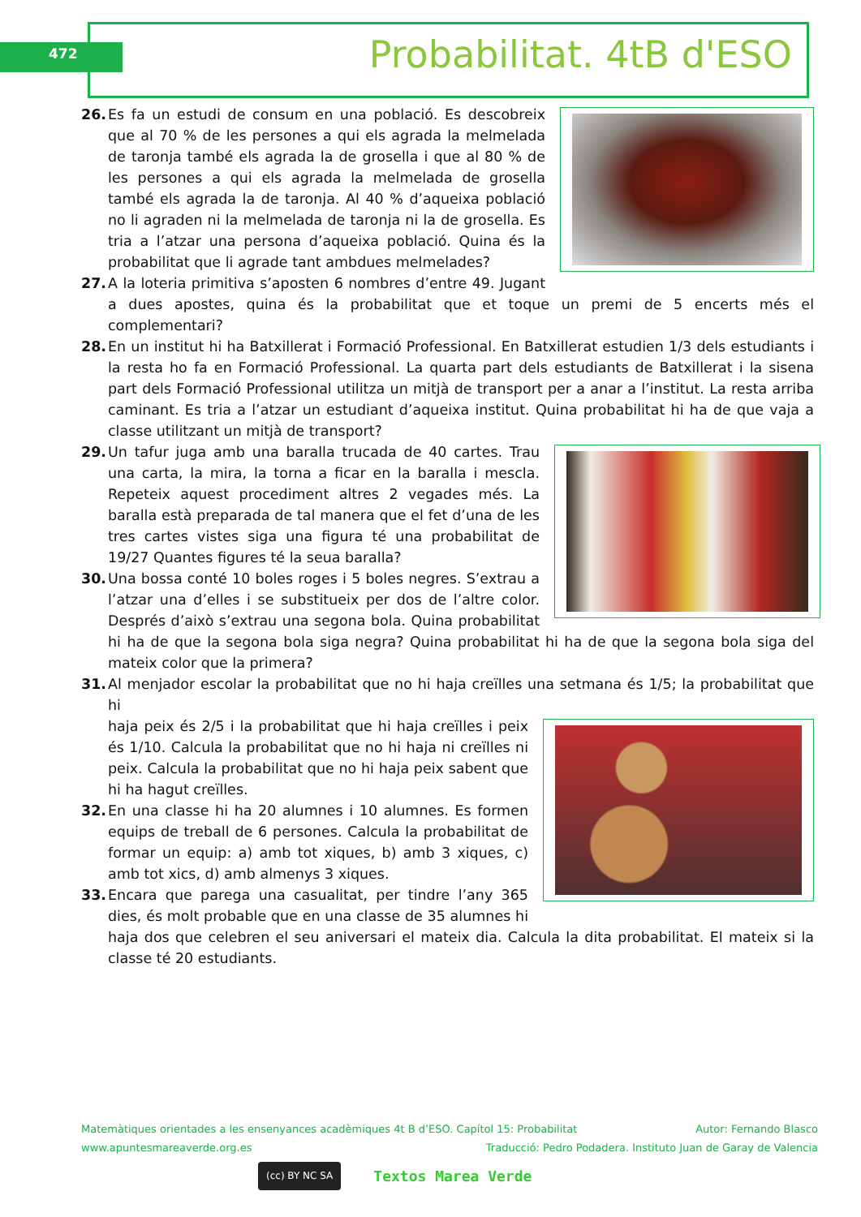472 Probabilitat. 4tB d'ESO
26. Es fa un estudi de consum en una població. Es descobreix que al 70 % de les persones a qui els agrada la melmelada de taronja també els agrada la de grosella i que al 80 % de les persones a qui els agrada la melmelada de grosella també els agrada la de taronja. Al 40 % d’aqueixa població no li agraden ni la melmelada de taronja ni la de grosella. Es tria a l’atzar una persona d’aqueixa població. Quina és la probabilitat que li agrade tant ambdues melmelades?
27. A la loteria primitiva s’aposten 6 nombres d’entre 49. Jugant a dues apostes, quina és la probabilitat que et toque un premi de 5 encerts més el complementari?
28. En un institut hi ha Batxillerat i Formació Professional. En Batxillerat estudien 1/3 dels estudiants i la resta ho fa en Formació Professional. La quarta part dels estudiants de Batxillerat i la sisena part dels Formació Professional utilitza un mitjà de transport per a anar a l’institut. La resta arriba caminant. Es tria a l’atzar un estudiant d’aqueixa institut. Quina probabilitat hi ha de que vaja a classe utilitzant un mitjà de transport?
29. Un tafur juga amb una baralla trucada de 40 cartes. Trau una carta, la mira, la torna a ficar en la baralla i mescla. Repeteix aquest procediment altres 2 vegades més. La baralla està preparada de tal manera que el fet d’una de les tres cartes vistes siga una figura té una probabilitat de 19/27 Quantes figures té la seua baralla?
30. Una bossa conté 10 boles roges i 5 boles negres. S’extrau a l’atzar una d’elles i se substitueix per dos de l’altre color. Després d’això s’extrau una segona bola. Quina probabilitat hi ha de que la segona bola siga negra? Quina probabilitat hi ha de que la segona bola siga del mateix color que la primera?
31. Al menjador escolar la probabilitat que no hi haja creïlles una setmana és 1/5; la probabilitat que hi
haja peix és 2/5 i la probabilitat que hi haja creïlles i peix és 1/10. Calcula la probabilitat que no hi haja ni creïlles ni peix. Calcula la probabilitat que no hi haja peix sabent que hi ha hagut creïlles.
32. En una classe hi ha 20 alumnes i 10 alumnes. Es formen equips de treball de 6 persones. Calcula la probabilitat de formar un equip: a) amb tot xiques, b) amb 3 xiques, c) amb tot xics, d) amb almenys 3 xiques.
33. Encara que parega una casualitat, per tindre l’any 365 dies, és molt probable que en una classe de 35 alumnes hi haja dos que celebren el seu aniversari el mateix dia. Calcula la dita probabilitat. El mateix si la classe té 20 estudiants.
Matemàtiques orientades a les ensenyances acadèmiques 4t B d’ESO. Capítol 15: Probabilitat Autor: Fernando Blasco
www.apuntesmareaverde.org.es Traducció: Pedro Podadera. Instituto Juan de Garay de Valencia
(cc) BY NC SA
Textos Marea Verde